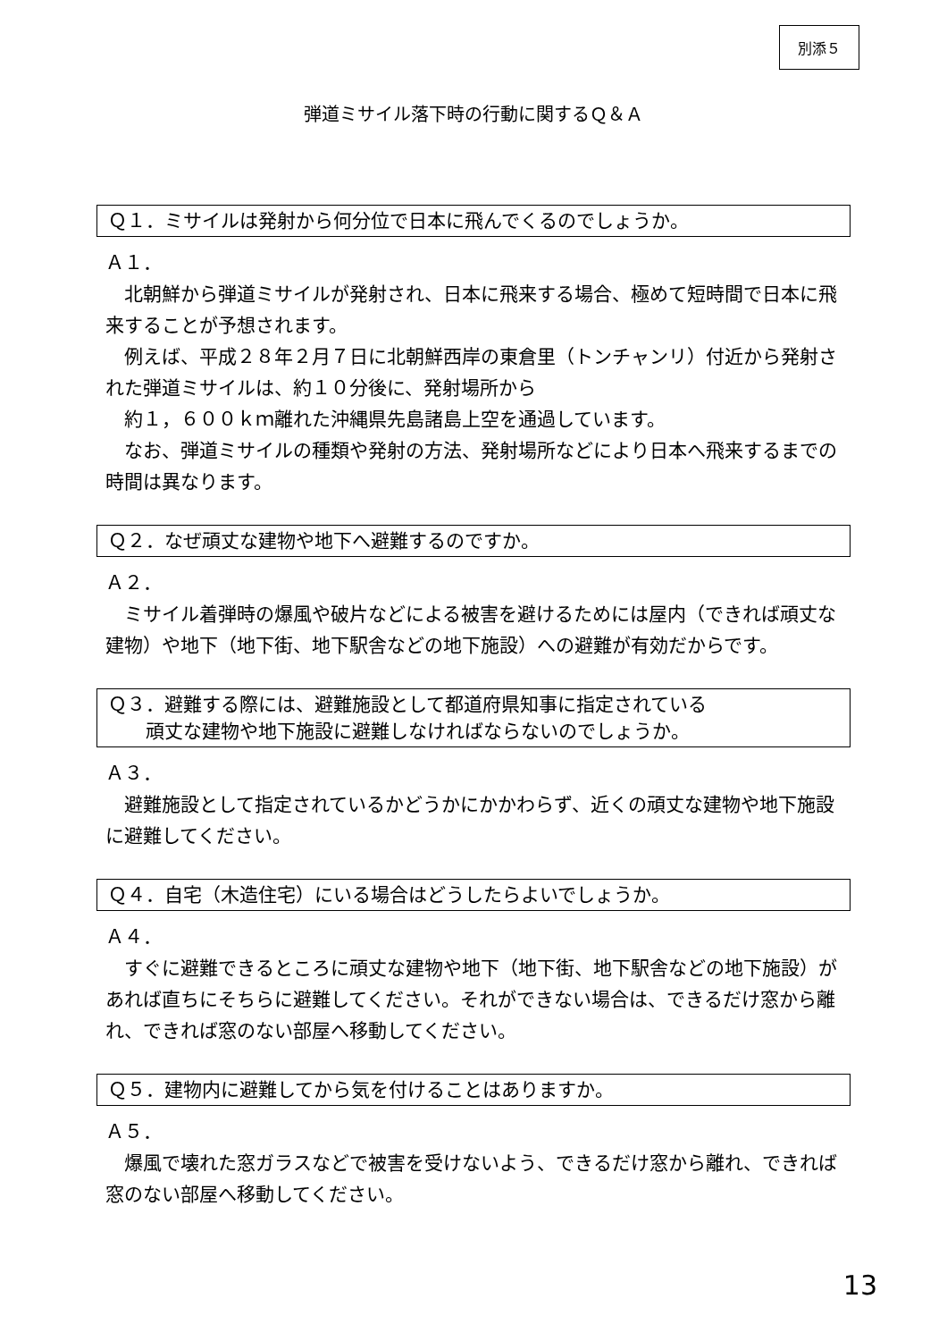別添５
弾道ミサイル落下時の行動に関するＱ＆Ａ
Ｑ１．ミサイルは発射から何分位で日本に飛んでくるのでしょうか。
Ａ１．
　北朝鮮から弾道ミサイルが発射され、日本に飛来する場合、極めて短時間で日本に飛来することが予想されます。
　例えば、平成２８年２月７日に北朝鮮西岸の東倉里（トンチャンリ）付近から発射された弾道ミサイルは、約１０分後に、発射場所から
　約１，６００ｋｍ離れた沖縄県先島諸島上空を通過しています。
　なお、弾道ミサイルの種類や発射の方法、発射場所などにより日本へ飛来するまでの時間は異なります。
Ｑ２．なぜ頑丈な建物や地下へ避難するのですか。
Ａ２．
　ミサイル着弾時の爆風や破片などによる被害を避けるためには屋内（できれば頑丈な建物）や地下（地下街、地下駅舎などの地下施設）への避難が有効だからです。
Ｑ３．避難する際には、避難施設として都道府県知事に指定されている
　　頑丈な建物や地下施設に避難しなければならないのでしょうか。
Ａ３．
　避難施設として指定されているかどうかにかかわらず、近くの頑丈な建物や地下施設に避難してください。
Ｑ４．自宅（木造住宅）にいる場合はどうしたらよいでしょうか。
Ａ４．
　すぐに避難できるところに頑丈な建物や地下（地下街、地下駅舎などの地下施設）があれば直ちにそちらに避難してください。それができない場合は、できるだけ窓から離れ、できれば窓のない部屋へ移動してください。
Ｑ５．建物内に避難してから気を付けることはありますか。
Ａ５．
　爆風で壊れた窓ガラスなどで被害を受けないよう、できるだけ窓から離れ、できれば窓のない部屋へ移動してください。
13